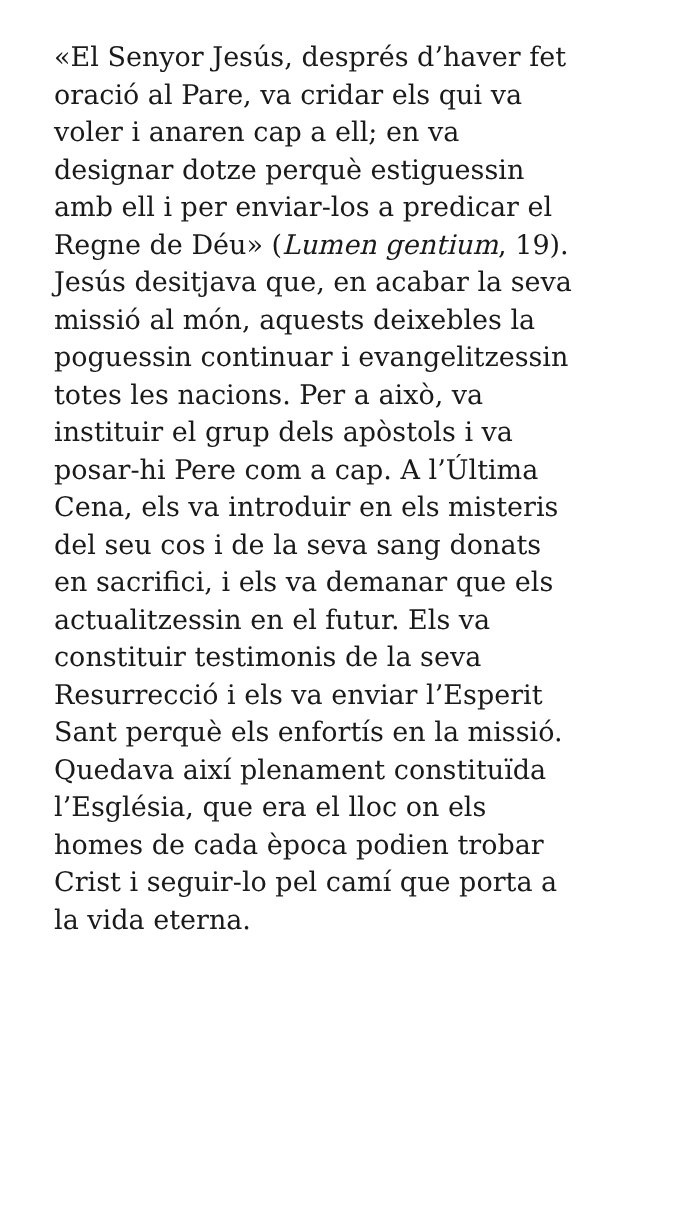«El Senyor Jesús, després d’haver fet
oració al Pare, va cridar els qui va
voler i anaren cap a ell; en va
designar dotze perquè estiguessin
amb ell i per enviar-los a predicar el
Regne de Déu» (Lumen gentium, 19).
Jesús desitjava que, en acabar la seva
missió al món, aquests deixebles la
poguessin continuar i evangelitzessin
totes les nacions. Per a això, va
instituir el grup dels apòstols i va
posar-hi Pere com a cap. A l’Última
Cena, els va introduir en els misteris
del seu cos i de la seva sang donats
en sacrifici, i els va demanar que els
actualitzessin en el futur. Els va
constituir testimonis de la seva
Resurrecció i els va enviar l’Esperit
Sant perquè els enfortís en la missió.
Quedava així plenament constituïda
l’Església, que era el lloc on els
homes de cada època podien trobar
Crist i seguir-lo pel camí que porta a
la vida eterna.